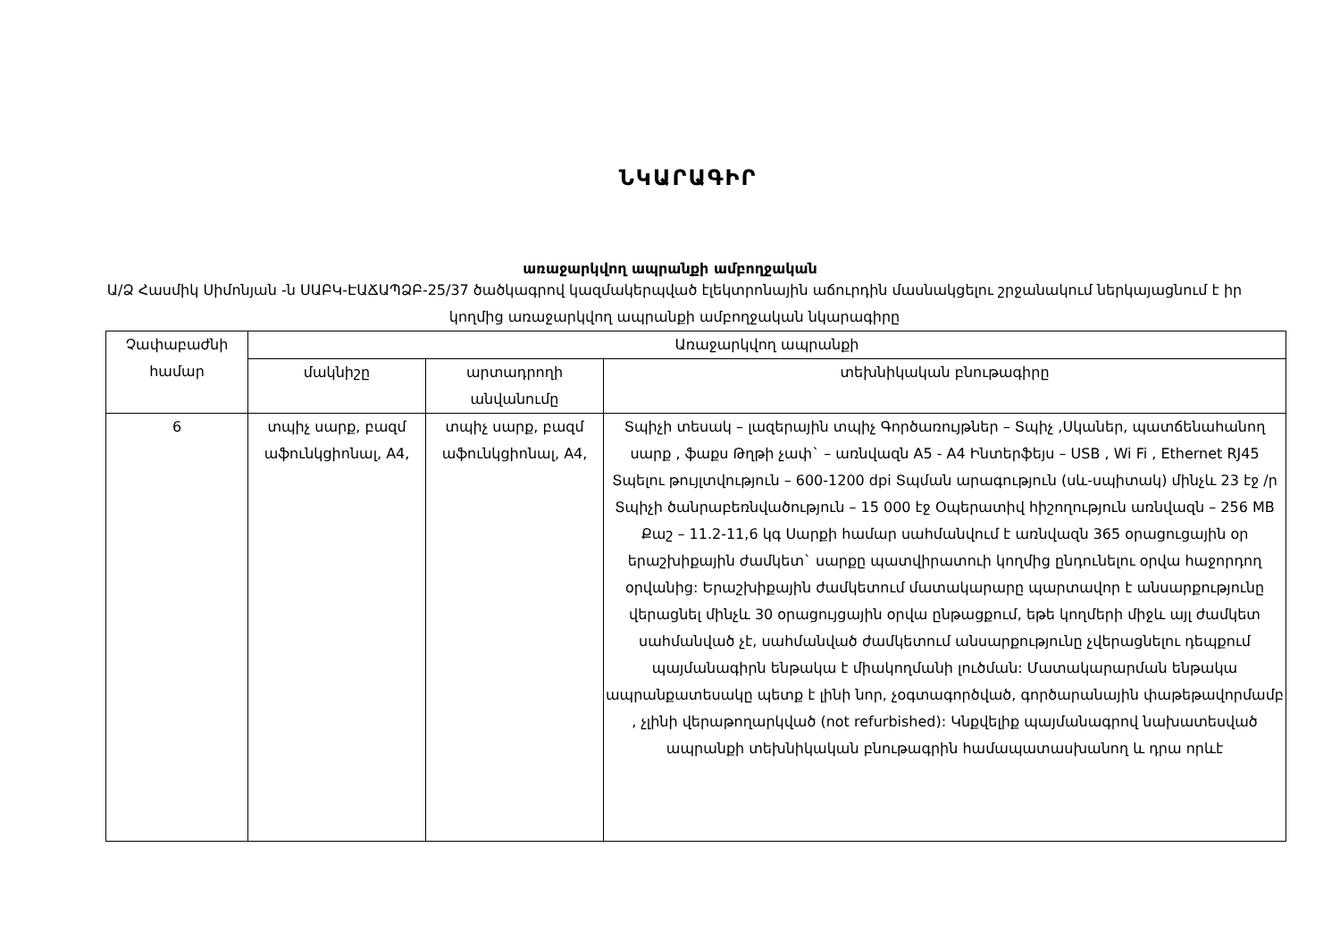ՆԿԱՐԱԳԻՐ
առաջարկվող ապրանքի ամբողջական
Ա/Ձ Հասմիկ Սիմոնյան -ն ՍԱԲԿ-ԷԱՃԱՊՁԲ-25/37 ծածկագրով կազմակերպված էլեկտրոնային աճուրդին մասնակցելու շրջանակում ներկայացնում է իր կողմից առաջարկվող ապրանքի ամբողջական նկարագիրը
| Չափաբաժնի համար | Առաջարկվող ապրանքի | | |
| --- | --- | --- | --- |
| | մակնիշը | արտադրողի անվանումը | տեխնիկական բնութագիրը |
| 6 | տպիչ սարք, բազմ աֆունկցիոնալ, A4, | տպիչ սարք, բազմ աֆունկցիոնալ, A4, | Տպիչի տեսակ – լազերային տպիչ Գործառույթներ – Տպիչ ,Սկաներ, պատճենահանող սարք , ֆաքս Թղթի չափ` – առնվազն A5 - A4 Ինտերֆեյս – USB , Wi Fi , Ethernet RJ45 Տպելու թույլտվություն – 600-1200 dpi Տպման արագություն (սև-սպիտակ) մինչև 23 էջ /ր Տպիչի ծանրաբեռնվածություն – 15 000 էջ Օպերատիվ հիշողություն առնվազն – 256 MB Քաշ – 11.2-11,6 կգ Սարքի համար սահմանվում է առնվազն 365 օրացուցային օր երաշխիքային ժամկետ` սարքը պատվիրատուի կողմից ընդունելու օրվա հաջորդող օրվանից: Երաշխիքային ժամկետում մատակարարը պարտավոր է անսարքությունը վերացնել մինչև 30 օրացույցային օրվա ընթացքում, եթե կողմերի միջև այլ ժամկետ սահմանված չէ, սահմանված ժամկետում անսարքությունը չվերացնելու դեպքում պայմանագիրն ենթակա է միակողմանի լուծման: Մատակարարման ենթակա ապրանքատեսակը պետք է լինի նոր, չօգտագործված, գործարանային փաթեթավորմամբ , չլինի վերաթողարկված (not refurbished): Կնքվելիք պայմանագրով նախատեսված ապրանքի տեխնիկական բնութագրին համապատասխանող և դրա որևէ |